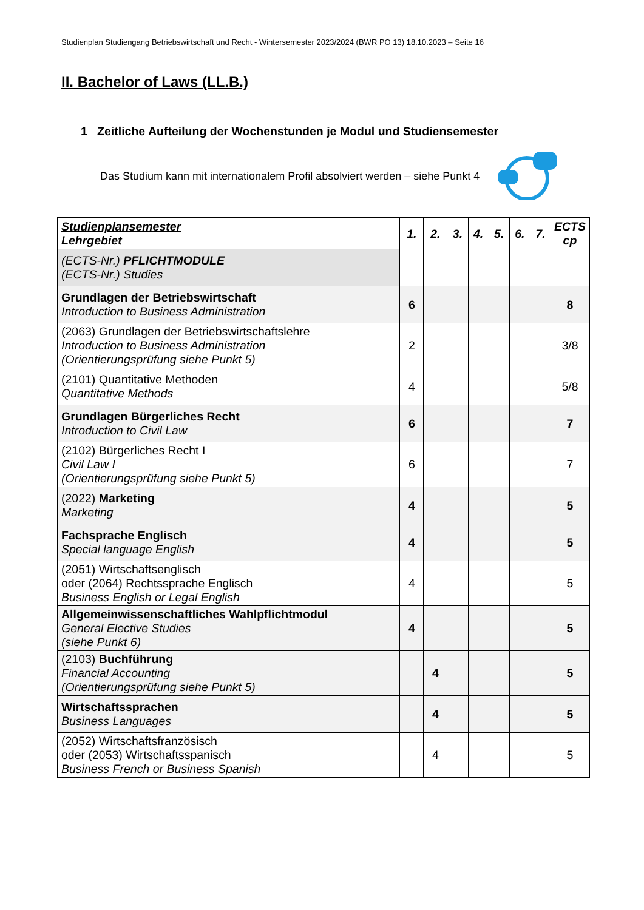Studienplan Studiengang Betriebswirtschaft und Recht - Wintersemester 2023/2024 (BWR PO 13) 18.10.2023 – Seite 16
II. Bachelor of Laws (LL.B.)
1 Zeitliche Aufteilung der Wochenstunden je Modul und Studiensemester
Das Studium kann mit internationalem Profil absolviert werden – siehe Punkt 4
| Studienplansemester Lehrgebiet | 1. | 2. | 3. | 4. | 5. | 6. | 7. | ECTS cp |
| --- | --- | --- | --- | --- | --- | --- | --- | --- |
| (ECTS-Nr.) PFLICHTMODULE (ECTS-Nr.) Studies | | | | | | | | |
| Grundlagen der Betriebswirtschaft Introduction to Business Administration | 6 | | | | | | | 8 |
| (2063) Grundlagen der Betriebswirtschaftslehre Introduction to Business Administration (Orientierungsprüfung siehe Punkt 5) | 2 | | | | | | | 3/8 |
| (2101) Quantitative Methoden Quantitative Methods | 4 | | | | | | | 5/8 |
| Grundlagen Bürgerliches Recht Introduction to Civil Law | 6 | | | | | | | 7 |
| (2102) Bürgerliches Recht I Civil Law I (Orientierungsprüfung siehe Punkt 5) | 6 | | | | | | | 7 |
| (2022) Marketing Marketing | 4 | | | | | | | 5 |
| Fachsprache Englisch Special language English | 4 | | | | | | | 5 |
| (2051) Wirtschaftsenglisch oder (2064) Rechtssprache Englisch Business English or Legal English | 4 | | | | | | | 5 |
| Allgemeinwissenschaftliches Wahlpflichtmodul General Elective Studies (siehe Punkt 6) | 4 | | | | | | | 5 |
| (2103) Buchführung Financial Accounting (Orientierungsprüfung siehe Punkt 5) | | 4 | | | | | | 5 |
| Wirtschaftssprachen Business Languages | | 4 | | | | | | 5 |
| (2052) Wirtschaftsfranzösisch oder (2053) Wirtschaftsspanisch Business French or Business Spanish | | 4 | | | | | | 5 |